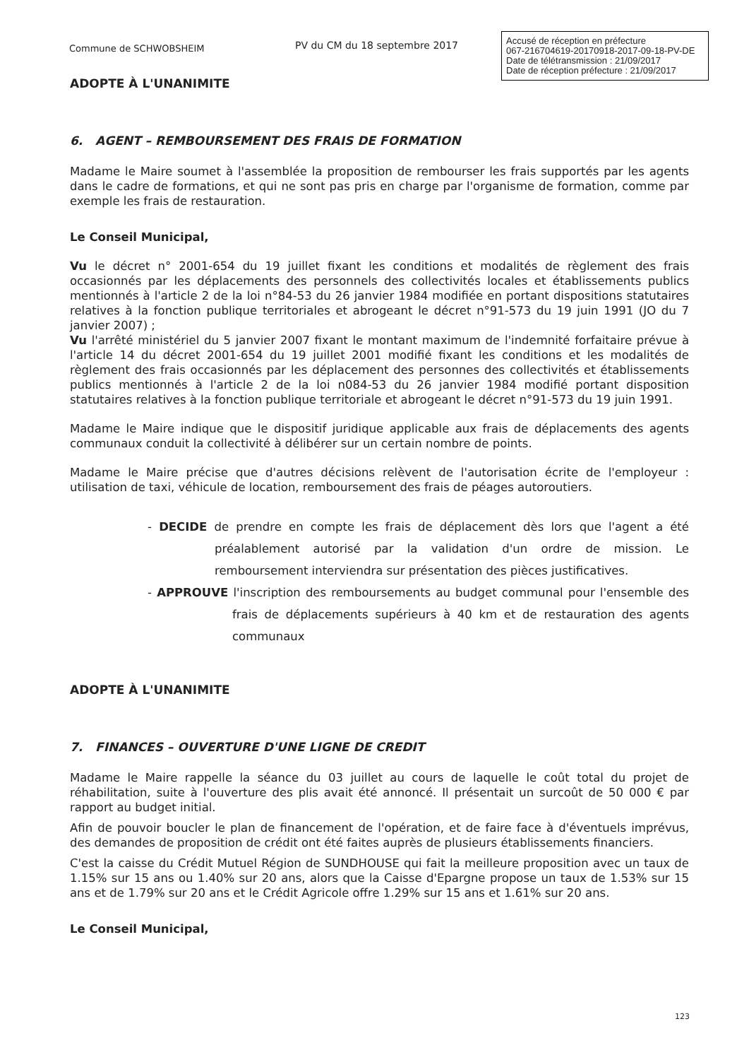Commune de SCHWOBSHEIM
PV du CM du 18 septembre 2017
Accusé de réception en préfecture
067-216704619-20170918-2017-09-18-PV-DE
Date de télétransmission : 21/09/2017
Date de réception préfecture : 21/09/2017
ADOPTE À L'UNANIMITE
6. AGENT – REMBOURSEMENT DES FRAIS DE FORMATION
Madame le Maire soumet à l'assemblée la proposition de rembourser les frais supportés par les agents dans le cadre de formations, et qui ne sont pas pris en charge par l'organisme de formation, comme par exemple les frais de restauration.
Le Conseil Municipal,
Vu le décret n° 2001-654 du 19 juillet fixant les conditions et modalités de règlement des frais occasionnés par les déplacements des personnels des collectivités locales et établissements publics mentionnés à l'article 2 de la loi n°84-53 du 26 janvier 1984 modifiée en portant dispositions statutaires relatives à la fonction publique territoriales et abrogeant le décret n°91-573 du 19 juin 1991 (JO du 7 janvier 2007) ;
Vu l'arrêté ministériel du 5 janvier 2007 fixant le montant maximum de l'indemnité forfaitaire prévue à l'article 14 du décret 2001-654 du 19 juillet 2001 modifié fixant les conditions et les modalités de règlement des frais occasionnés par les déplacement des personnes des collectivités et établissements publics mentionnés à l'article 2 de la loi n084-53 du 26 janvier 1984 modifié portant disposition statutaires relatives à la fonction publique territoriale et abrogeant le décret n°91-573 du 19 juin 1991.
Madame le Maire indique que le dispositif juridique applicable aux frais de déplacements des agents communaux conduit la collectivité à délibérer sur un certain nombre de points.
Madame le Maire précise que d'autres décisions relèvent de l'autorisation écrite de l'employeur : utilisation de taxi, véhicule de location, remboursement des frais de péages autoroutiers.
- DECIDE de prendre en compte les frais de déplacement dès lors que l'agent a été préalablement autorisé par la validation d'un ordre de mission. Le remboursement interviendra sur présentation des pièces justificatives.
- APPROUVE l'inscription des remboursements au budget communal pour l'ensemble des frais de déplacements supérieurs à 40 km et de restauration des agents communaux
ADOPTE À L'UNANIMITE
7. FINANCES – OUVERTURE D'UNE LIGNE DE CREDIT
Madame le Maire rappelle la séance du 03 juillet au cours de laquelle le coût total du projet de réhabilitation, suite à l'ouverture des plis avait été annoncé. Il présentait un surcoût de 50 000 € par rapport au budget initial.
Afin de pouvoir boucler le plan de financement de l'opération, et de faire face à d'éventuels imprévus, des demandes de proposition de crédit ont été faites auprès de plusieurs établissements financiers.
C'est la caisse du Crédit Mutuel Région de SUNDHOUSE qui fait la meilleure proposition avec un taux de 1.15% sur 15 ans ou 1.40% sur 20 ans, alors que la Caisse d'Epargne propose un taux de 1.53% sur 15 ans et de 1.79% sur 20 ans et le Crédit Agricole offre 1.29% sur 15 ans et 1.61% sur 20 ans.
Le Conseil Municipal,
123